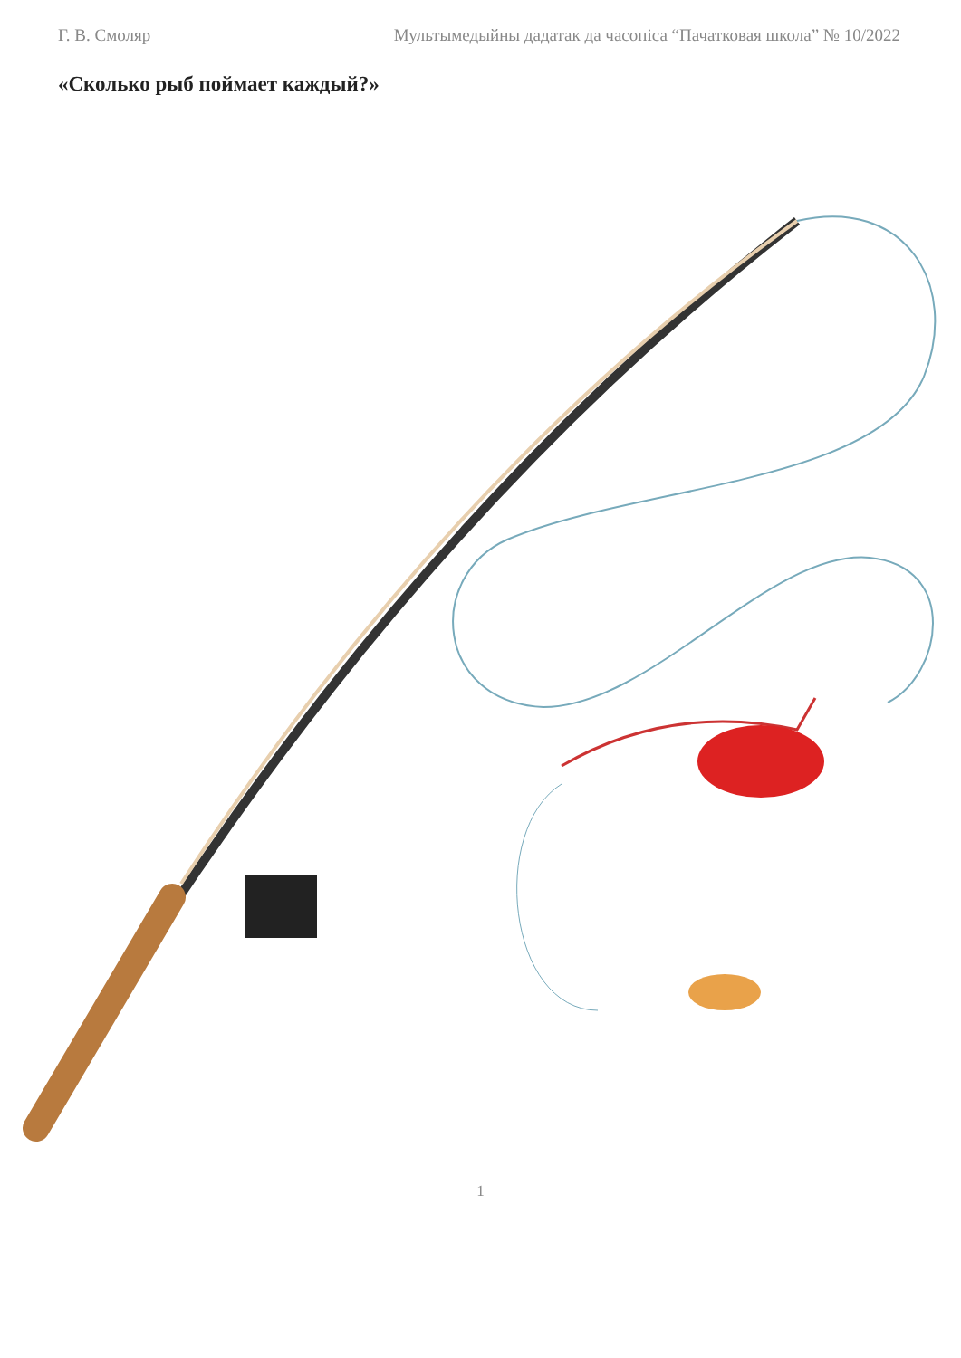Г. В. Смоляр Мультымедыйны дадатак да часопіса “Пачатковая школа” № 10/2022
«Сколько рыб поймает каждый?»
1